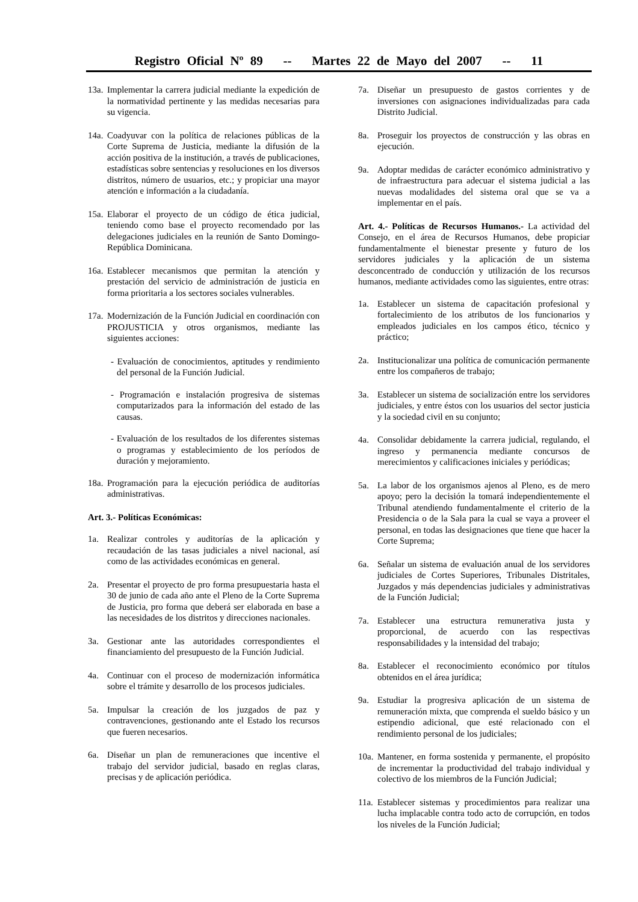Registro Oficial Nº 89 -- Martes 22 de Mayo del 2007 -- 11
13a. Implementar la carrera judicial mediante la expedición de la normatividad pertinente y las medidas necesarias para su vigencia.
14a. Coadyuvar con la política de relaciones públicas de la Corte Suprema de Justicia, mediante la difusión de la acción positiva de la institución, a través de publicaciones, estadísticas sobre sentencias y resoluciones en los diversos distritos, número de usuarios, etc.; y propiciar una mayor atención e información a la ciudadanía.
15a. Elaborar el proyecto de un código de ética judicial, teniendo como base el proyecto recomendado por las delegaciones judiciales en la reunión de Santo Domingo-República Dominicana.
16a. Establecer mecanismos que permitan la atención y prestación del servicio de administración de justicia en forma prioritaria a los sectores sociales vulnerables.
17a. Modernización de la Función Judicial en coordinación con PROJUSTICIA y otros organismos, mediante las siguientes acciones:
- Evaluación de conocimientos, aptitudes y rendimiento del personal de la Función Judicial.
- Programación e instalación progresiva de sistemas computarizados para la información del estado de las causas.
- Evaluación de los resultados de los diferentes sistemas o programas y establecimiento de los períodos de duración y mejoramiento.
18a. Programación para la ejecución periódica de auditorías administrativas.
Art. 3.- Políticas Económicas:
1a. Realizar controles y auditorías de la aplicación y recaudación de las tasas judiciales a nivel nacional, así como de las actividades económicas en general.
2a. Presentar el proyecto de pro forma presupuestaria hasta el 30 de junio de cada año ante el Pleno de la Corte Suprema de Justicia, pro forma que deberá ser elaborada en base a las necesidades de los distritos y direcciones nacionales.
3a. Gestionar ante las autoridades correspondientes el financiamiento del presupuesto de la Función Judicial.
4a. Continuar con el proceso de modernización informática sobre el trámite y desarrollo de los procesos judiciales.
5a. Impulsar la creación de los juzgados de paz y contravenciones, gestionando ante el Estado los recursos que fueren necesarios.
6a. Diseñar un plan de remuneraciones que incentive el trabajo del servidor judicial, basado en reglas claras, precisas y de aplicación periódica.
7a. Diseñar un presupuesto de gastos corrientes y de inversiones con asignaciones individualizadas para cada Distrito Judicial.
8a. Proseguir los proyectos de construcción y las obras en ejecución.
9a. Adoptar medidas de carácter económico administrativo y de infraestructura para adecuar el sistema judicial a las nuevas modalidades del sistema oral que se va a implementar en el país.
Art. 4.- Políticas de Recursos Humanos.- La actividad del Consejo, en el área de Recursos Humanos, debe propiciar fundamentalmente el bienestar presente y futuro de los servidores judiciales y la aplicación de un sistema desconcentrado de conducción y utilización de los recursos humanos, mediante actividades como las siguientes, entre otras:
1a. Establecer un sistema de capacitación profesional y fortalecimiento de los atributos de los funcionarios y empleados judiciales en los campos ético, técnico y práctico;
2a. Institucionalizar una política de comunicación permanente entre los compañeros de trabajo;
3a. Establecer un sistema de socialización entre los servidores judiciales, y entre éstos con los usuarios del sector justicia y la sociedad civil en su conjunto;
4a. Consolidar debidamente la carrera judicial, regulando, el ingreso y permanencia mediante concursos de merecimientos y calificaciones iniciales y periódicas;
5a. La labor de los organismos ajenos al Pleno, es de mero apoyo; pero la decisión la tomará independientemente el Tribunal atendiendo fundamentalmente el criterio de la Presidencia o de la Sala para la cual se vaya a proveer el personal, en todas las designaciones que tiene que hacer la Corte Suprema;
6a. Señalar un sistema de evaluación anual de los servidores judiciales de Cortes Superiores, Tribunales Distritales, Juzgados y más dependencias judiciales y administrativas de la Función Judicial;
7a. Establecer una estructura remunerativa justa y proporcional, de acuerdo con las respectivas responsabilidades y la intensidad del trabajo;
8a. Establecer el reconocimiento económico por títulos obtenidos en el área jurídica;
9a. Estudiar la progresiva aplicación de un sistema de remuneración mixta, que comprenda el sueldo básico y un estipendio adicional, que esté relacionado con el rendimiento personal de los judiciales;
10a. Mantener, en forma sostenida y permanente, el propósito de incrementar la productividad del trabajo individual y colectivo de los miembros de la Función Judicial;
11a. Establecer sistemas y procedimientos para realizar una lucha implacable contra todo acto de corrupción, en todos los niveles de la Función Judicial;